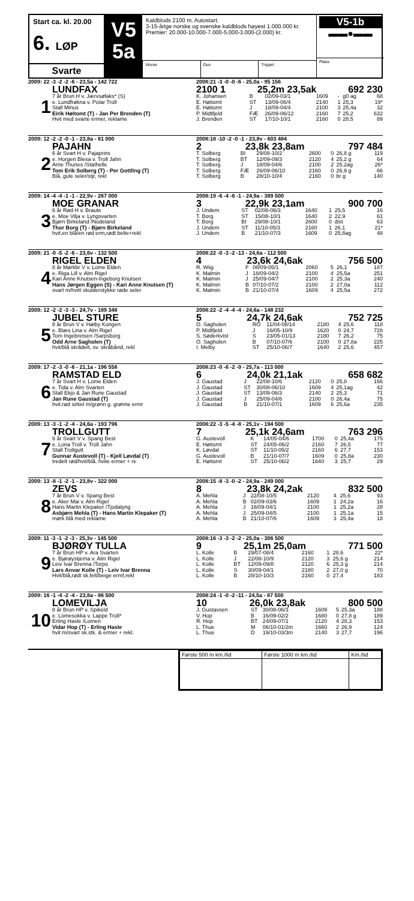Start ca. kl. 20.00
6. LØP
Svarte
V5
5a
Kaldblods 2100 m. Autostart.
3-15-årige norske og svenske kaldblods høyest 1.000.000 kr.
Premier: 20.000-10.000-7.000-5.000-3.000-(2.000) kr.
Vinner Duo Trippel
V5-1b
▬▬●▬▬
Plass
2009: 22 -3 -2 -2 -6 - 23,5a - 142 722
1
LUNDFAX
7 år Brun H v. Jærvsøfaks* (S)
e. Lundfrøkna v. Polar Troll
Stall Minus
Eirik Høitomt (T) - Jan Per Brenden (T)
Hvit med svarte ermer, reklame
2008:21 -3 -0 -0 -6 - 25,0a - 95 156
2100 1 25,2m 23,5ak 692 230
| K. Johansen | B | 02/09-03/1 | 1609 | - | g0 ag | 68 |
| E. Høitomt | ST | 13/09-06/4 | 2140 | 1 | 25,3 | 19* |
| E. Høitomt | J | 18/09-04/4 | 2100 | 3 | 25,4a | 32 |
| P. Midtfjeld | FÆ | 26/09-06/12 | 2160 | 7 | 25,2 | 632 |
| J. Brenden | ST | 17/10-10/1 | 2160 | 0 | 28,5 | 89 |
2009: 12 -2 -2 -0 -1 - 23,8a - 81 000
2
PAJAHN
6 år Svart H v. Pajaprins
e. Horgen Blesa v. Troll Jahn
Arne Thunes /Stathelle
Tom Erik Solberg (T) - Per Gottling (T)
Blå, gule seler/stjr, rekl
2008:18 -10 -2 -0 -1 - 23,8v - 603 484
2 23,8k 23,8am 797 484
| T. Solberg | BI | 29/08-10/2 | 2600 | 0 | 26,8 g | 119 |
| T. Solberg | BT | 12/09-09/3 | 2120 | 4 | 25,2 g | 64 |
| T. Solberg | J | 18/09-04/6 | 2100 | 2 | 25,2ag | 26* |
| T. Solberg | FÆ | 26/09-06/10 | 2160 | 0 | 26,9 g | 66 |
| T. Solberg | B | 28/10-10/4 | 2160 | 0 | br g | 140 |
2009: 14 -4 -4 -1 -1 - 22,9v - 267 000
3
MOE GRANAR
6 år Rød H v. Braute
e. Moe Vilja v. Lyngsvarten
Bjørn Birkeland /Nodeland
Thor Borg (T) - Bjørn Birkeland
hvit,en blå/en rød erm,rødt belte+rekl
2008:19 -6 -4 -6 -1 - 24,9a - 389 500
3 22,9k 23,1am 900 700
| J. Undem | ST | 02/08-06/3 | 1640 | 1 | 25,5 | 16 |
| T. Borg | ST | 15/08-10/1 | 1640 | 2 | 22,9 | 61 |
| T. Borg | BI | 29/08-10/1 | 2600 | 0 | dist | 63 |
| J. Undem | ST | 11/10-05/3 | 2160 | 1 | 26,1 | 21* |
| J. Undem | B | 21/10-07/3 | 1609 | 0 | 25,8ag | 48 |
2009: 21 -0 -5 -2 -6 - 23,6v - 132 500
4
RIGEL ELDEN
8 år Mørkbr V v. Lome Elden
e. Riga Lill v. Alm Rigel
Kari Anne Knutsen-Ingeborg Knutsen
Hans Jørgen Eggen (S) - Kari Anne Knutsen (T)
svart m/hvitt skulderstykke røde seler
2008:22 -0 -3 -2 -13 - 24,6a - 112 500
4 23,6k 24,6ak 756 500
| R. Wiig | F | 08/09-05/1 | 2060 | 5 | 26,1 | 187 |
| K. Malmin | J | 18/09-04/2 | 2100 | 4 | 25,5a | 251 |
| K. Malmin | J | 25/09-04/7 | 2100 | 2 | 25,3a | 240 |
| K. Malmin | B | 07/10-07/2 | 2100 | 2 | 27,0a | 112 |
| K. Malmin | B | 21/10-07/4 | 1609 | 4 | 25,5a | 272 |
2009: 12 -2 -2 -3 -3 - 24,7v - 189 348
5
JUBEL STURE
8 år Brun V v. Høiby Kongen
e. Blæs Lina v. Alm Rigel
Tom Ingebretsen /Sarpsborg
Odd Arne Sagholen (T)
hvit/blå skrådelt, sv. skråbånd, rekl
2008:22 -2 -4 -4 -4 - 24,6a - 148 232
5 24,7k 24,6ak 752 725
| O. Sagholen | RO | 11/04-08/14 | 2180 | 4 | 25,6 | 118 |
| P. Midtfjeld | J | 16/05-10/9 | 1620 | 0 | 24,7 | 728 |
| S. Søderkvist | S | 23/05-01/13 | 2180 | 7 | 26,2 | 75 |
| O. Sagholen | B | 07/10-07/6 | 2100 | 0 | 27,8a | 225 |
| I. Melby | ST | 25/10-06/7 | 1640 | 2 | 25,6 | 457 |
2009: 17 -2 -3 -0 -6 - 21,1a - 196 558
6
RAMSTAD ELD
7 år Svart H v. Lome Elden
e. Tida v. Alm Svarten
Stall Ekjo & Jan Rune Gaustad
Jan Rune Gaustad (T)
hvit.rød sirkel m/grønn g. grønne ermr
2008:23 -0 -6 -2 -9 - 25,7a - 113 000
6 24,0k 21,1ak 658 682
| J. Gaustad | J | 22/08-10/6 | 2120 | 0 | 25,8 | 166 |
| J. Gaustad | ST | 30/08-06/10 | 1609 | 4 | 25,1ag | 42 |
| J. Gaustad | ST | 13/09-06/3 | 2140 | 2 | 25,3 | 71 |
| J. Gaustad | J | 25/09-04/6 | 2100 | 0 | 26,4a | 75 |
| J. Gaustad | B | 21/10-07/1 | 1609 | 6 | 25,6a | 235 |
2009: 13 -3 -1 -2 -4 - 24,6a - 193 796
7
TROLLGUTT
6 år Svart V v. Spang Best
e. Lona Troll v. Troll Jahn
Stall Trollgutt
Gunnar Austevoll (T) - Kjell Løvdal (T)
tredelt rød/hvit/blå. hvite ermer + re
2008:22 -3 -5 -4 -8 - 25,1v - 194 500
7 25,1k 24,6am 763 296
| G. Austevoll | K | 14/05-04/6 | 1700 | 0 | 25,4a | 175 |
| E. Høitomt | ST | 24/05-06/2 | 2160 | 7 | 26,5 | 77 |
| K. Løvdal | ST | 11/10-05/2 | 2160 | 6 | 27,7 | 153 |
| G. Austevoll | B | 21/10-07/7 | 1609 | 0 | 25,8a | 230 |
| E. Høitomt | ST | 25/10-06/2 | 1640 | 3 | 25,7 | 29 |
2009: 13 -8 -1 -2 -1 - 23,8v - 322 000
8
ZEVS
7 år Brun V v. Spang Best
e. Aker Mai v. Alm Rigel
Hans Martin Klepaker /Tjodalyng
Asbjørn Mehla (T) - Hans Martin Klepaker (T)
mørk blå med reklame
2008:15 -8 -3 -0 -2 - 24,9a - 249 000
8 23,8k 24,2ak 832 500
| A. Mehla | J | 22/08-10/5 | 2120 | 4 | 25,6 | 93 |
| A. Mehla | B | 02/09-03/6 | 1609 | 1 | 24,2a | 16 |
| A. Mehla | J | 18/09-04/1 | 2100 | 1 | 25,2a | 28 |
| A. Mehla | J | 25/09-04/5 | 2100 | 1 | 25,1a | 15 |
| A. Mehla | B | 21/10-07/6 | 1609 | 3 | 25,4a | 18 |
2009: 11 -3 -1 -2 -3 - 25,3v - 145 500
9
BJØRØY TULLA
7 år Brun HP v. Ara Svarten
e. Bjørøystjerna v. Alm Rigel
Leiv Ivar Brenna /Torpo
Lars Anvar Kolle (T) - Leiv Ivar Brenna
Hvit/blå,rødt sk.felt/beige ermf,rekl
2008:16 -3 -3 -2 -2 - 25,0a - 306 500
9 25,1m 25,0am 771 500
| L. Kolle | B | 29/07-08/4 | 2160 | 1 | 28,6 | 22* |
| L. Kolle | J | 22/08-10/9 | 2120 | 3 | 25,6 g | 214 |
| L. Kolle | BT | 12/09-09/8 | 2120 | 6 | 25,3 g | 214 |
| L. Kolle | S | 30/09-04/1 | 2180 | 2 | 27,0 g | 70 |
| L. Kolle | B | 28/10-10/3 | 2160 | 0 | 27,4 | 183 |
2009: 16 -1 -4 -2 -4 - 23,8a - 86 500
10
LOMEVILJA
8 år Brun HP v. Spikeld
e. Lomesokka v. Lappe Troll*
Erling Hasle /Lomen
Vidar Hop (T) - Erling Hasle
hvit m/svart sk.stk. & ermer + rekl.
2008:24 -1 -0 -2 -11 - 24,5a - 87 500
10 26,0k 23,8ak 800 500
| J. Gustavsen | ST | 30/08-06/3 | 1609 | 5 | 25,3a | 188 |
| V. Hop | B | 16/09-02/2 | 1680 | 0 | 27,8 g | 189 |
| R. Hop | BT | 24/09-07/1 | 2120 | 4 | 28,3 | 153 |
| L. Thue | M | 06/10-01/2m | 1660 | 2 | 26,9 | 124 |
| L. Thue | D | 19/10-03/3m | 2140 | 3 | 27,7 | 196 |
| Første 500 m km./tid | Første 1000 m km./tid | Km./tid |
| --- | --- | --- |